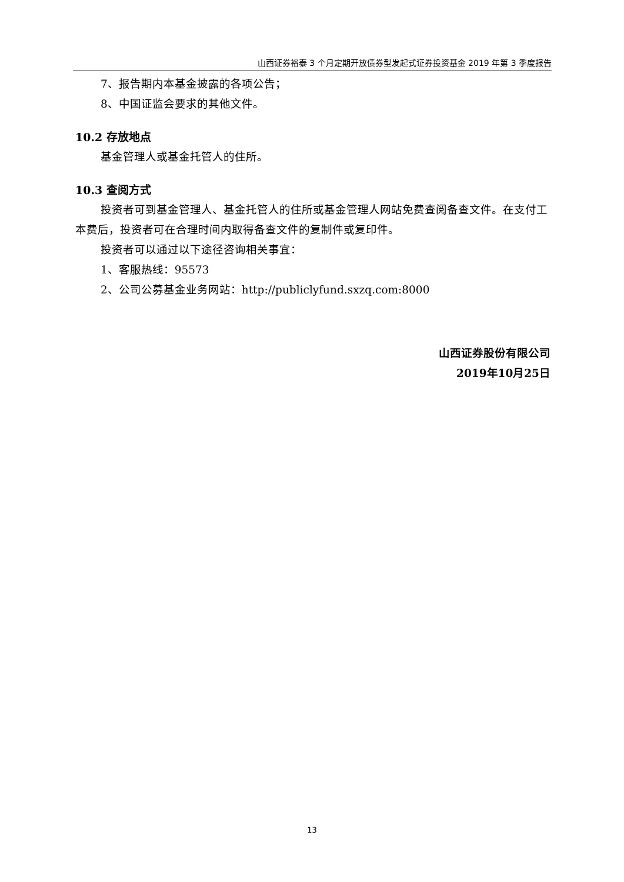山西证券裕泰 3 个月定期开放债券型发起式证券投资基金 2019 年第 3 季度报告
7、报告期内本基金披露的各项公告；
8、中国证监会要求的其他文件。
10.2 存放地点
基金管理人或基金托管人的住所。
10.3 查阅方式
投资者可到基金管理人、基金托管人的住所或基金管理人网站免费查阅备查文件。在支付工本费后，投资者可在合理时间内取得备查文件的复制件或复印件。
投资者可以通过以下途径咨询相关事宜：
1、客服热线：95573
2、公司公募基金业务网站：http://publiclyfund.sxzq.com:8000
山西证券股份有限公司
2019年10月25日
13